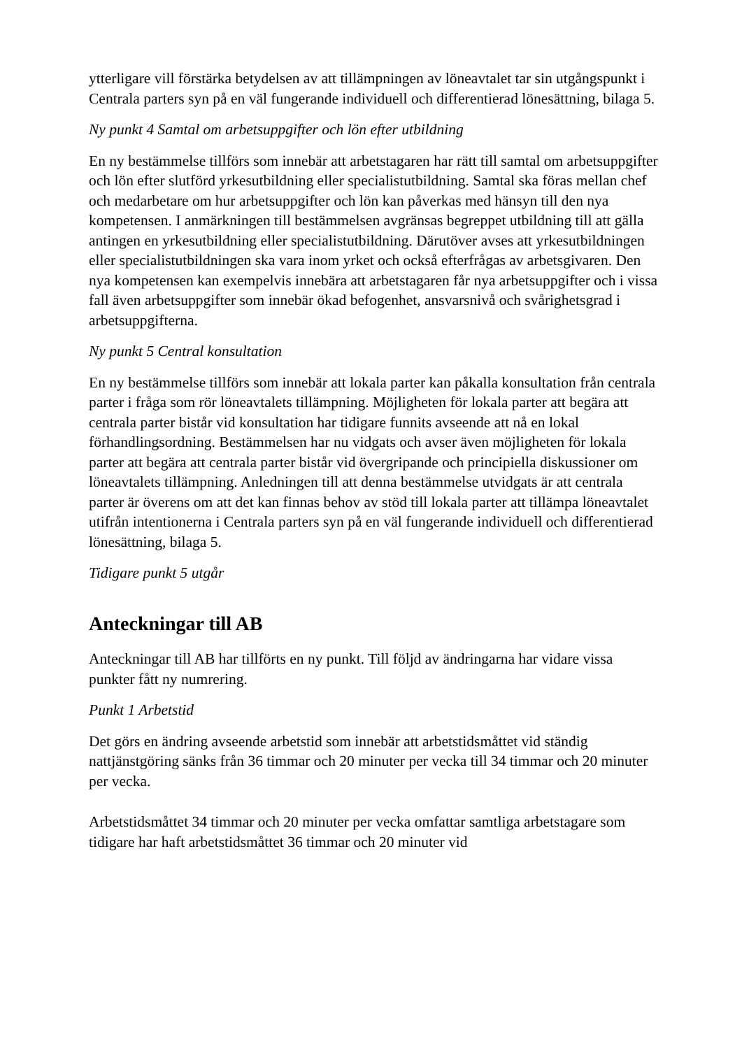ytterligare vill förstärka betydelsen av att tillämpningen av löneavtalet tar sin utgångspunkt i Centrala parters syn på en väl fungerande individuell och differentierad lönesättning, bilaga 5.
Ny punkt 4 Samtal om arbetsuppgifter och lön efter utbildning
En ny bestämmelse tillförs som innebär att arbetstagaren har rätt till samtal om arbetsuppgifter och lön efter slutförd yrkesutbildning eller specialistutbildning. Samtal ska föras mellan chef och medarbetare om hur arbetsuppgifter och lön kan påverkas med hänsyn till den nya kompetensen. I anmärkningen till bestämmelsen avgränsas begreppet utbildning till att gälla antingen en yrkesutbildning eller specialistutbildning. Därutöver avses att yrkesutbildningen eller specialistutbildningen ska vara inom yrket och också efterfrågas av arbetsgivaren. Den nya kompetensen kan exempelvis innebära att arbetstagaren får nya arbetsuppgifter och i vissa fall även arbetsuppgifter som innebär ökad befogenhet, ansvarsnivå och svårighetsgrad i arbetsuppgifterna.
Ny punkt 5 Central konsultation
En ny bestämmelse tillförs som innebär att lokala parter kan påkalla konsultation från centrala parter i fråga som rör löneavtalets tillämpning. Möjligheten för lokala parter att begära att centrala parter bistår vid konsultation har tidigare funnits avseende att nå en lokal förhandlingsordning. Bestämmelsen har nu vidgats och avser även möjligheten för lokala parter att begära att centrala parter bistår vid övergripande och principiella diskussioner om löneavtalets tillämpning. Anledningen till att denna bestämmelse utvidgats är att centrala parter är överens om att det kan finnas behov av stöd till lokala parter att tillämpa löneavtalet utifrån intentionerna i Centrala parters syn på en väl fungerande individuell och differentierad lönesättning, bilaga 5.
Tidigare punkt 5 utgår
Anteckningar till AB
Anteckningar till AB har tillförts en ny punkt. Till följd av ändringarna har vidare vissa punkter fått ny numrering.
Punkt 1 Arbetstid
Det görs en ändring avseende arbetstid som innebär att arbetstidsmåttet vid ständig nattjänstgöring sänks från 36 timmar och 20 minuter per vecka till 34 timmar och 20 minuter per vecka.
Arbetstidsmåttet 34 timmar och 20 minuter per vecka omfattar samtliga arbetstagare som tidigare har haft arbetstidsmåttet 36 timmar och 20 minuter vid